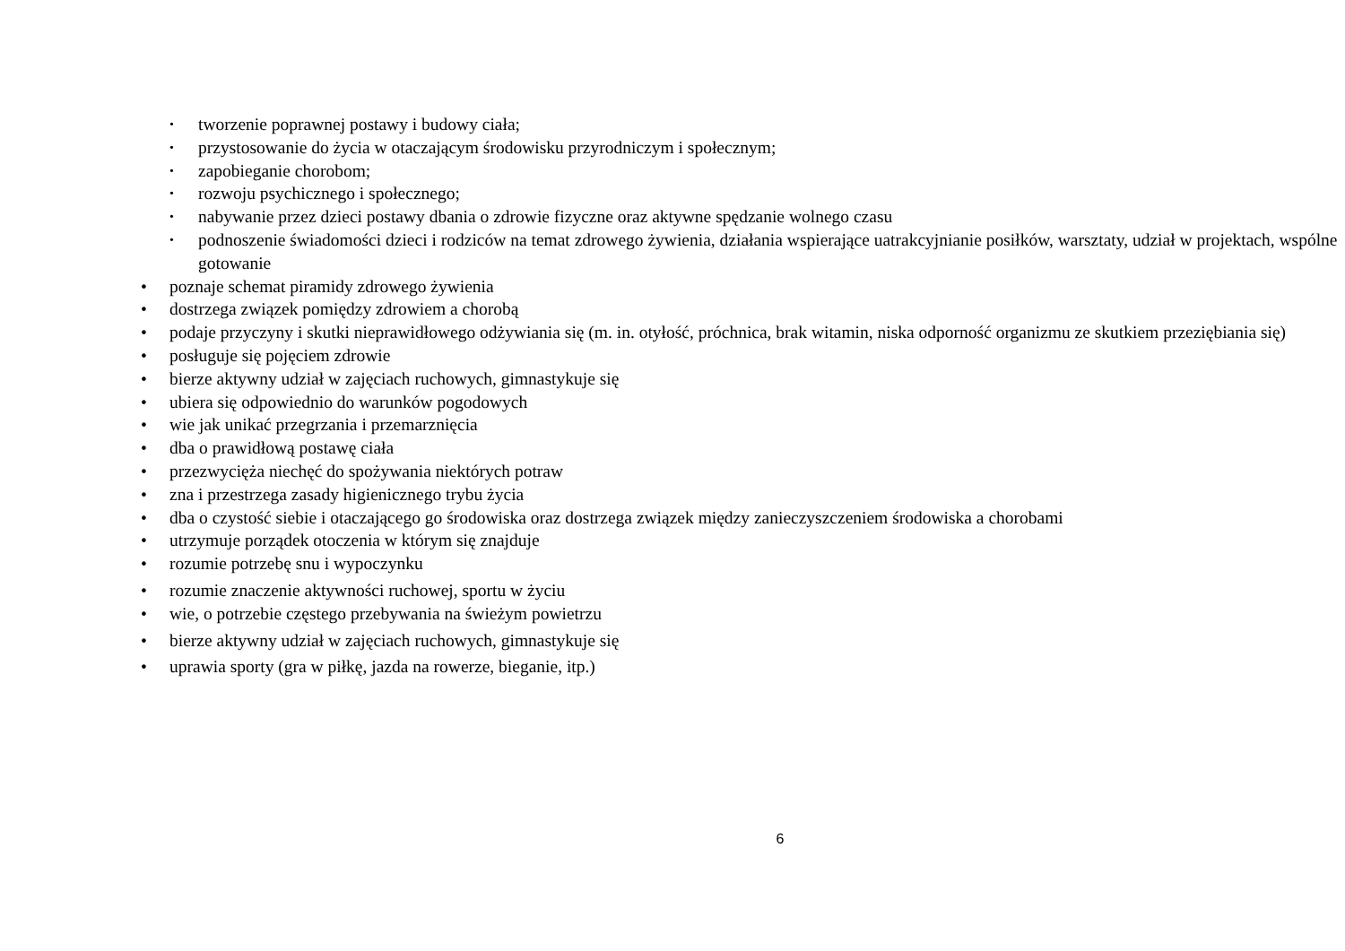• tworzenie poprawnej postawy i budowy ciała;
• przystosowanie do życia w otaczającym środowisku przyrodniczym i społecznym;
• zapobieganie chorobom;
• rozwoju psychicznego i społecznego;
• nabywanie przez dzieci postawy dbania o zdrowie fizyczne oraz aktywne spędzanie wolnego czasu
• podnoszenie świadomości dzieci i rodziców na temat zdrowego żywienia, działania wspierające uatrakcyjnianie posiłków, warsztaty, udział w projektach, wspólne gotowanie
• poznaje schemat piramidy zdrowego żywienia
• dostrzega związek pomiędzy zdrowiem a chorobą
• podaje przyczyny i skutki nieprawidłowego odżywiania się (m. in. otyłość, próchnica, brak witamin, niska odporność organizmu ze skutkiem przeziębiania się)
• posługuje się pojęciem zdrowie
• bierze aktywny udział w zajęciach ruchowych, gimnastykuje się
• ubiera się odpowiednio do warunków pogodowych
• wie jak unikać przegrzania i przemarznięcia
• dba o prawidłową postawę ciała
• przezwycięża niechęć do spożywania niektórych potraw
• zna i przestrzega zasady higienicznego trybu życia
• dba o czystość siebie i otaczającego go środowiska oraz dostrzega związek między zanieczyszczeniem środowiska a chorobami
• utrzymuje porządek otoczenia w którym się znajduje
• rozumie potrzebę snu i wypoczynku
• rozumie znaczenie aktywności ruchowej, sportu w życiu
• wie, o potrzebie częstego przebywania na świeżym powietrzu
• bierze aktywny udział w zajęciach ruchowych, gimnastykuje się
• uprawia sporty (gra w piłkę, jazda na rowerze, bieganie, itp.)
6